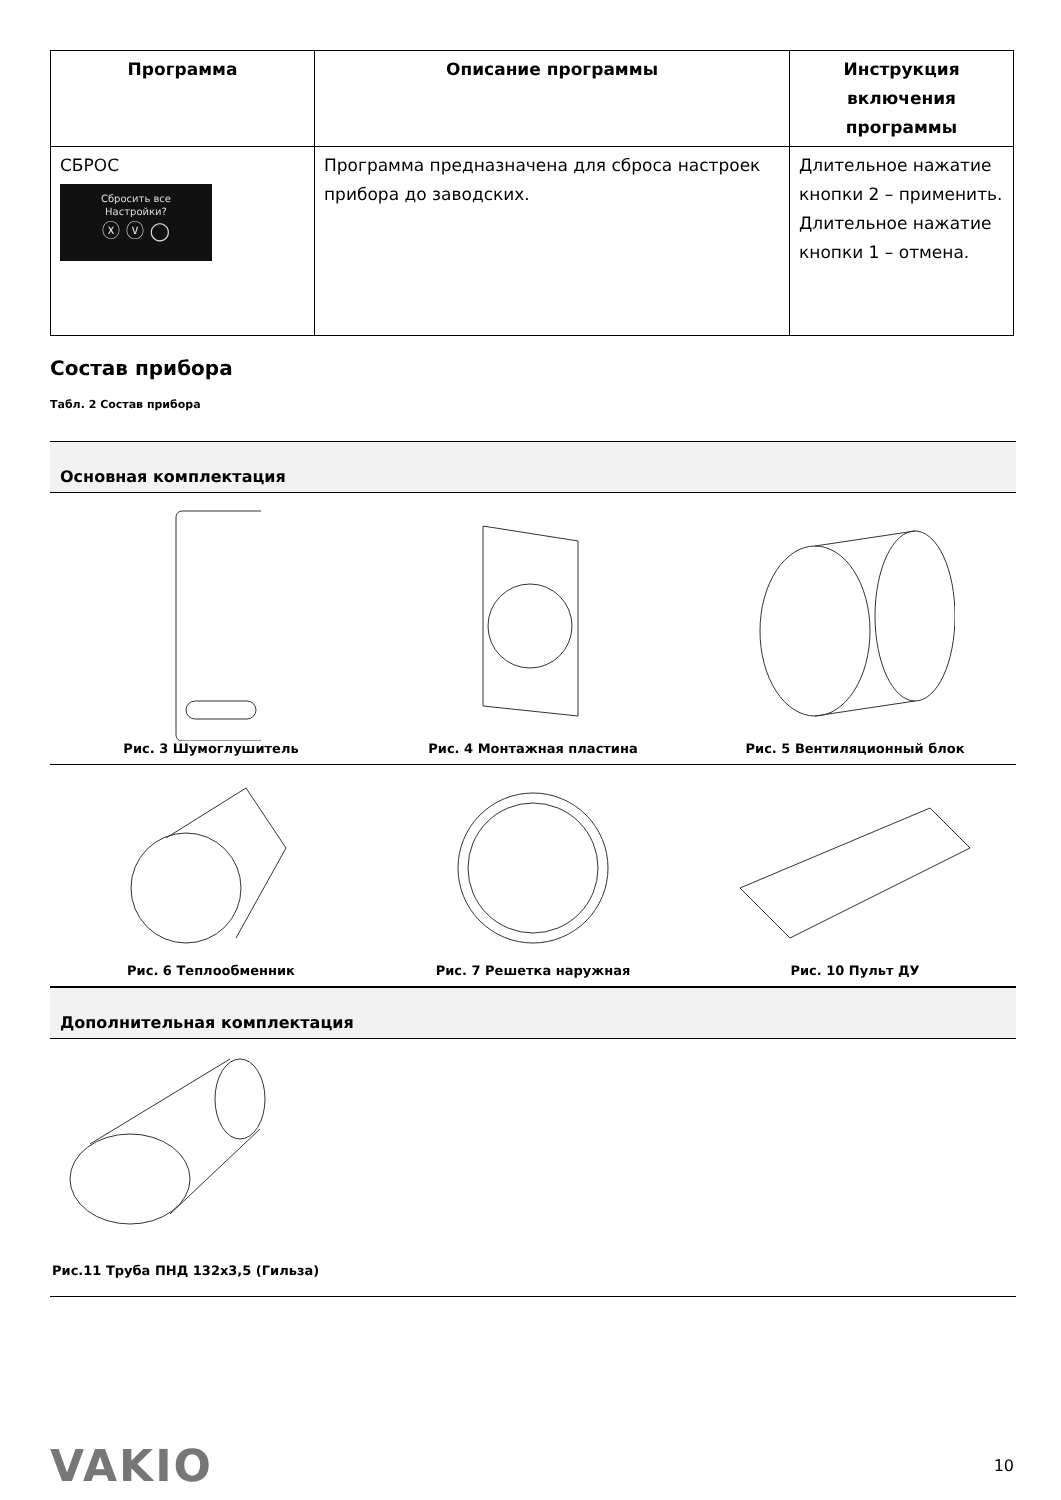| Программа | Описание программы | Инструкция включения программы |
| --- | --- | --- |
| СБРОС Сбросить все Настройки? ⓧ ⓥ ◯ | Программа предназначена для сброса настроек прибора до заводских. | Длительное нажатие кнопки 2 – применить. Длительное нажатие кнопки 1 – отмена. |
Состав прибора
Табл. 2 Состав прибора
Основная комплектация
| Рис. 3 Шумоглушитель | Рис. 4 Монтажная пластина | Рис. 5 Вентиляционный блок |
| Рис. 6 Теплообменник | Рис. 7 Решетка наружная | Рис. 10 Пульт ДУ |
Дополнительная комплектация
Рис.11 Труба ПНД 132x3,5 (Гильза)
VAKIO
10